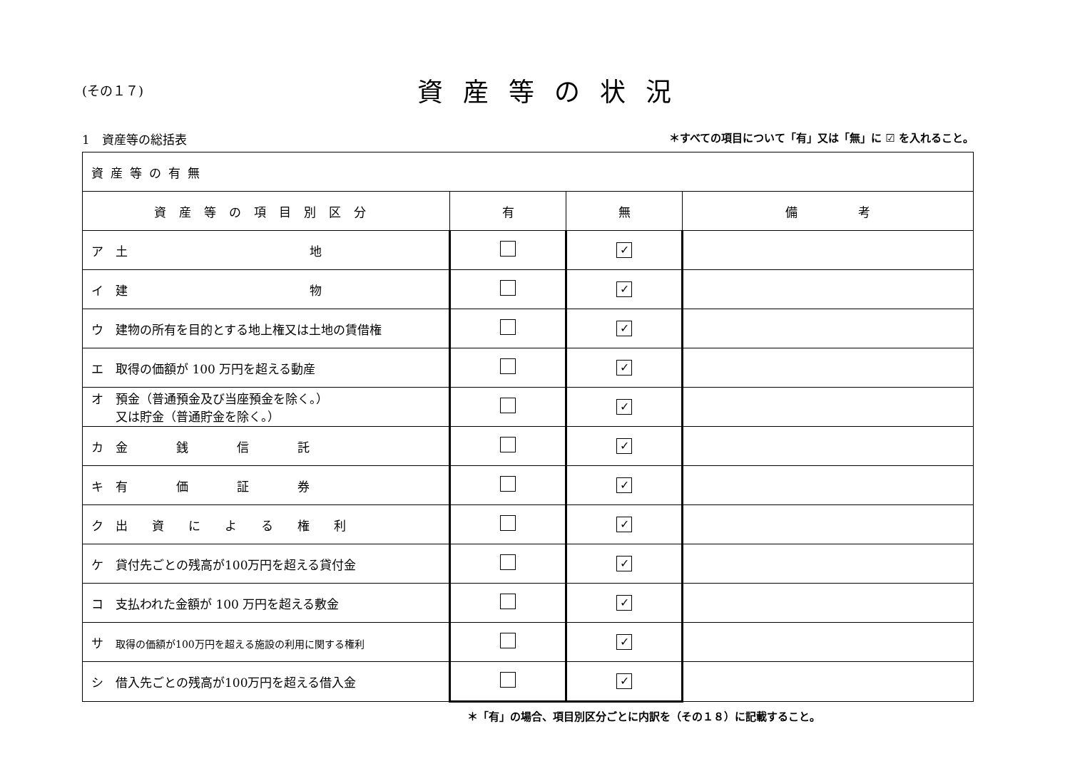(その１７)
資産等の状況
1　資産等の総括表 ＊すべての項目について「有」又は「無」に ☑ を入れること。
| 資産等の有無 | | | |
| 資産等の項目別区分 | 有 | 無 | 備 考 |
| ア 土 地 | | ✓ | |
| イ 建 物 | | ✓ | |
| ウ 建物の所有を目的とする地上権又は土地の賃借権 | | ✓ | |
| エ 取得の価額が 100 万円を超える動産 | | ✓ | |
| オ 預金（普通預金及び当座預金を除く。） 又は貯金（普通貯金を除く。） | | ✓ | |
| カ 金 銭 信 託 | | ✓ | |
| キ 有 価 証 券 | | ✓ | |
| ク 出 資 に よ る 権 利 | | ✓ | |
| ケ 貸付先ごとの残高が100万円を超える貸付金 | | ✓ | |
| コ 支払われた金額が 100 万円を超える敷金 | | ✓ | |
| サ 取得の価額が100万円を超える施設の利用に関する権利 | | ✓ | |
| シ 借入先ごとの残高が100万円を超える借入金 | | ✓ | |
＊「有」の場合、項目別区分ごとに内訳を（その１８）に記載すること。